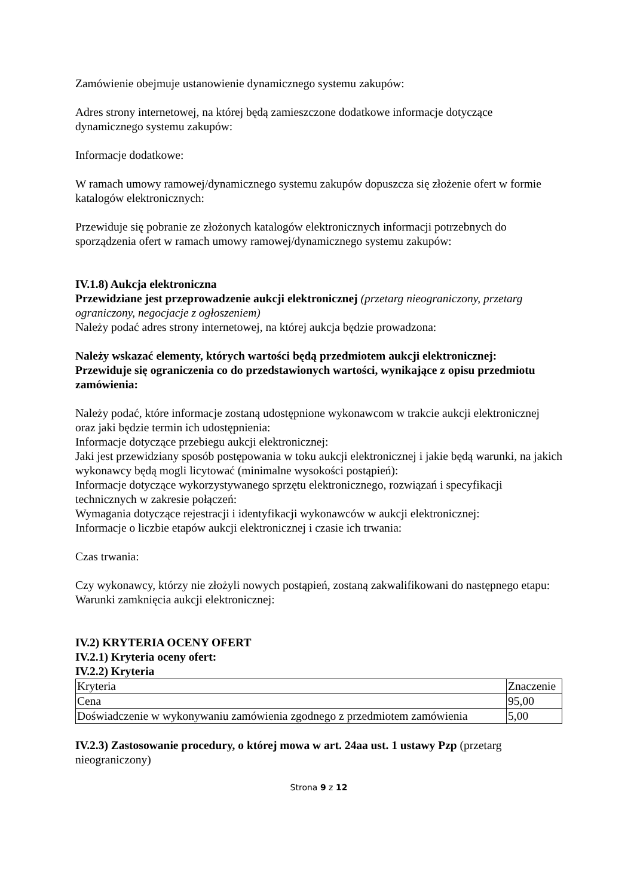Zamówienie obejmuje ustanowienie dynamicznego systemu zakupów:
Adres strony internetowej, na której będą zamieszczone dodatkowe informacje dotyczące dynamicznego systemu zakupów:
Informacje dodatkowe:
W ramach umowy ramowej/dynamicznego systemu zakupów dopuszcza się złożenie ofert w formie katalogów elektronicznych:
Przewiduje się pobranie ze złożonych katalogów elektronicznych informacji potrzebnych do sporządzenia ofert w ramach umowy ramowej/dynamicznego systemu zakupów:
IV.1.8) Aukcja elektroniczna
Przewidziane jest przeprowadzenie aukcji elektronicznej (przetarg nieograniczony, przetarg ograniczony, negocjacje z ogłoszeniem)
Należy podać adres strony internetowej, na której aukcja będzie prowadzona:
Należy wskazać elementy, których wartości będą przedmiotem aukcji elektronicznej:
Przewiduje się ograniczenia co do przedstawionych wartości, wynikające z opisu przedmiotu zamówienia:
Należy podać, które informacje zostaną udostępnione wykonawcom w trakcie aukcji elektronicznej oraz jaki będzie termin ich udostępnienia:
Informacje dotyczące przebiegu aukcji elektronicznej:
Jaki jest przewidziany sposób postępowania w toku aukcji elektronicznej i jakie będą warunki, na jakich wykonawcy będą mogli licytować (minimalne wysokości postąpień):
Informacje dotyczące wykorzystywanego sprzętu elektronicznego, rozwiązań i specyfikacji technicznych w zakresie połączeń:
Wymagania dotyczące rejestracji i identyfikacji wykonawców w aukcji elektronicznej:
Informacje o liczbie etapów aukcji elektronicznej i czasie ich trwania:
Czas trwania:
Czy wykonawcy, którzy nie złożyli nowych postąpień, zostaną zakwalifikowani do następnego etapu:
Warunki zamknięcia aukcji elektronicznej:
IV.2) KRYTERIA OCENY OFERT
IV.2.1) Kryteria oceny ofert:
IV.2.2) Kryteria
| Kryteria | Znaczenie |
| Cena | 95,00 |
| Doświadczenie w wykonywaniu zamówienia zgodnego z przedmiotem zamówienia | 5,00 |
IV.2.3) Zastosowanie procedury, o której mowa w art. 24aa ust. 1 ustawy Pzp (przetarg nieograniczony)
Strona 9 z 12